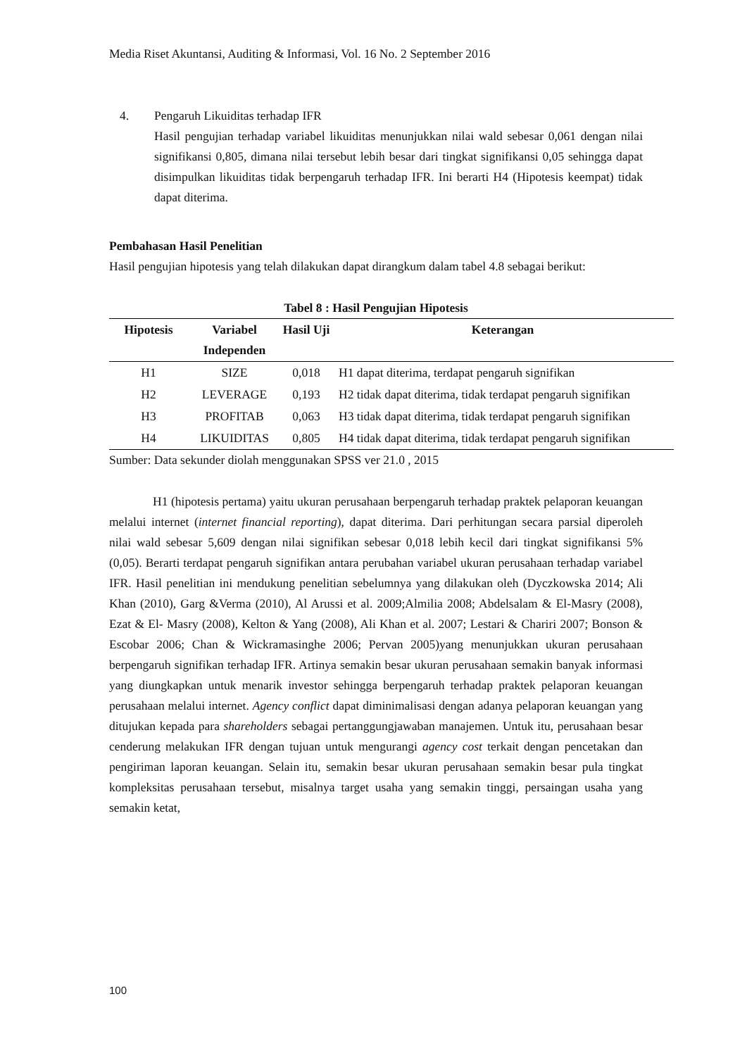Media Riset Akuntansi, Auditing & Informasi, Vol. 16 No. 2 September 2016
4. Pengaruh Likuiditas terhadap IFR
Hasil pengujian terhadap variabel likuiditas menunjukkan nilai wald sebesar 0,061 dengan nilai signifikansi 0,805, dimana nilai tersebut lebih besar dari tingkat signifikansi 0,05 sehingga dapat disimpulkan likuiditas tidak berpengaruh terhadap IFR. Ini berarti H4 (Hipotesis keempat) tidak dapat diterima.
Pembahasan Hasil Penelitian
Hasil pengujian hipotesis yang telah dilakukan dapat dirangkum dalam tabel 4.8 sebagai berikut:
Tabel 8 : Hasil Pengujian Hipotesis
| Hipotesis | Variabel Independen | Hasil Uji | Keterangan |
| --- | --- | --- | --- |
| H1 | SIZE | 0,018 | H1 dapat diterima, terdapat pengaruh signifikan |
| H2 | LEVERAGE | 0,193 | H2 tidak dapat diterima, tidak terdapat pengaruh signifikan |
| H3 | PROFITAB | 0,063 | H3 tidak dapat diterima, tidak terdapat pengaruh signifikan |
| H4 | LIKUIDITAS | 0,805 | H4 tidak dapat diterima, tidak terdapat pengaruh signifikan |
Sumber: Data sekunder diolah menggunakan SPSS ver 21.0 , 2015
H1 (hipotesis pertama) yaitu ukuran perusahaan berpengaruh terhadap praktek pelaporan keuangan melalui internet (internet financial reporting), dapat diterima. Dari perhitungan secara parsial diperoleh nilai wald sebesar 5,609 dengan nilai signifikan sebesar 0,018 lebih kecil dari tingkat signifikansi 5% (0,05). Berarti terdapat pengaruh signifikan antara perubahan variabel ukuran perusahaan terhadap variabel IFR. Hasil penelitian ini mendukung penelitian sebelumnya yang dilakukan oleh (Dyczkowska 2014; Ali Khan (2010), Garg &Verma (2010), Al Arussi et al. 2009;Almilia 2008; Abdelsalam & El-Masry (2008), Ezat & El- Masry (2008), Kelton & Yang (2008), Ali Khan et al. 2007; Lestari & Chariri 2007; Bonson & Escobar 2006; Chan & Wickramasinghe 2006; Pervan 2005)yang menunjukkan ukuran perusahaan berpengaruh signifikan terhadap IFR. Artinya semakin besar ukuran perusahaan semakin banyak informasi yang diungkapkan untuk menarik investor sehingga berpengaruh terhadap praktek pelaporan keuangan perusahaan melalui internet. Agency conflict dapat diminimalisasi dengan adanya pelaporan keuangan yang ditujukan kepada para shareholders sebagai pertanggungjawaban manajemen. Untuk itu, perusahaan besar cenderung melakukan IFR dengan tujuan untuk mengurangi agency cost terkait dengan pencetakan dan pengiriman laporan keuangan. Selain itu, semakin besar ukuran perusahaan semakin besar pula tingkat kompleksitas perusahaan tersebut, misalnya target usaha yang semakin tinggi, persaingan usaha yang semakin ketat,
100